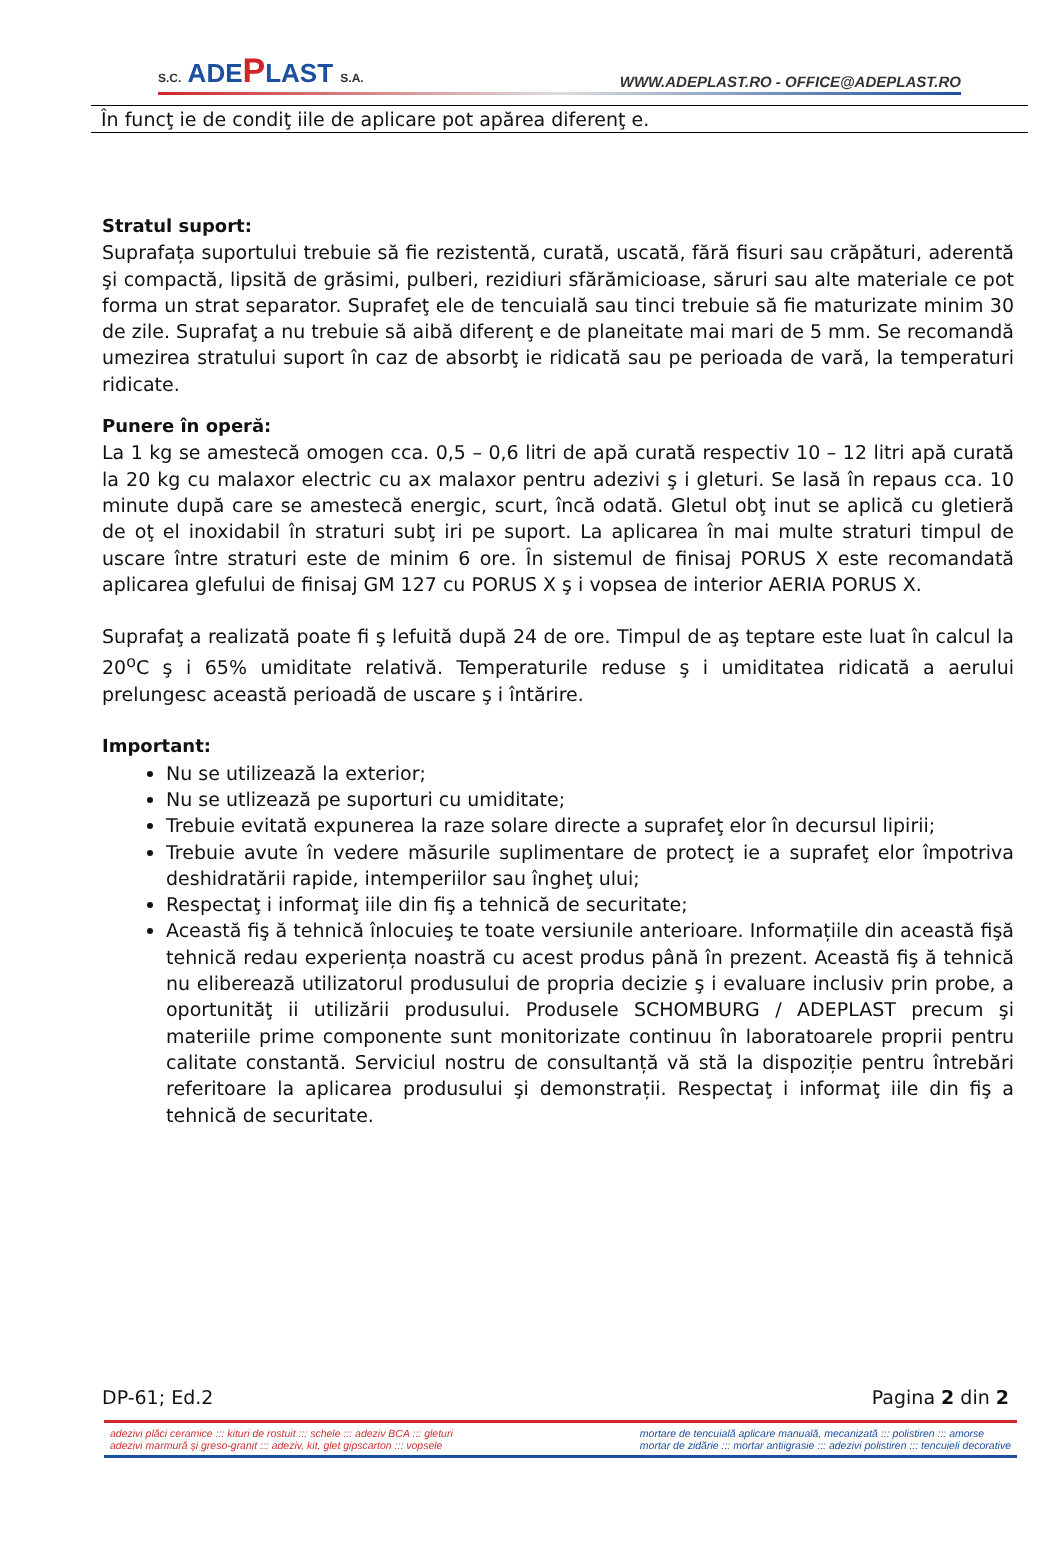S.C. ADEPLAST S.A.
WWW.ADEPLAST.RO - OFFICE@ADEPLAST.RO
În funcţ ie de condiţ iile de aplicare pot apărea diferenţ e.
Stratul suport:
Suprafața suportului trebuie să fie rezistentă, curată, uscată, fără fisuri sau crăpături, aderentă şi compactă, lipsită de grăsimi, pulberi, rezidiuri sfărămicioase, săruri sau alte materiale ce pot forma un strat separator. Suprafeţ ele de tencuială sau tinci trebuie să fie maturizate minim 30 de zile. Suprafaţ a nu trebuie să aibă diferenţ e de planeitate mai mari de 5 mm. Se recomandă umezirea stratului suport în caz de absorbţ ie ridicată sau pe perioada de vară, la temperaturi ridicate.
Punere în operă:
La 1 kg se amestecă omogen cca. 0,5 – 0,6 litri de apă curată respectiv 10 – 12 litri apă curată la 20 kg cu malaxor electric cu ax malaxor pentru adezivi ş i gleturi. Se lasă în repaus cca. 10 minute după care se amestecă energic, scurt, încă odată. Gletul obţ inut se aplică cu gletieră de oţ el inoxidabil în straturi subţ iri pe suport. La aplicarea în mai multe straturi timpul de uscare între straturi este de minim 6 ore. În sistemul de finisaj PORUS X este recomandată aplicarea glefului de finisaj GM 127 cu PORUS X ş i vopsea de interior AERIA PORUS X.
Suprafaţ a realizată poate fi ş lefuită după 24 de ore. Timpul de aş teptare este luat în calcul la 20<sup>o</sup>C ş i 65% umiditate relativă. Temperaturile reduse ş i umiditatea ridicată a aerului prelungesc această perioadă de uscare ş i întărire.
Important:
Nu se utilizează la exterior;
Nu se utlizează pe suporturi cu umiditate;
Trebuie evitată expunerea la raze solare directe a suprafeţ elor în decursul lipirii;
Trebuie avute în vedere măsurile suplimentare de protecţ ie a suprafeţ elor împotriva deshidratării rapide, intemperiilor sau îngheţ ului;
Respectaţ i informaţ iile din fiş a tehnică de securitate;
Această fiş ă tehnică înlocuieş te toate versiunile anterioare. Informațiile din această fişă tehnică redau experiența noastră cu acest produs până în prezent. Această fiş ă tehnică nu eliberează utilizatorul produsului de propria decizie ş i evaluare inclusiv prin probe, a oportunităţ ii utilizării produsului. Produsele SCHOMBURG / ADEPLAST precum şi materiile prime componente sunt monitorizate continuu în laboratoarele proprii pentru calitate constantă. Serviciul nostru de consultanță vă stă la dispoziție pentru întrebări referitoare la aplicarea produsului şi demonstrații. Respectaţ i informaţ iile din fiş a tehnică de securitate.
DP-61; Ed.2 Pagina 2 din 2
adezivi plăci ceramice ::: kituri de rostuit ::: schele ::: adeziv BCA ::: gleturi
adezivi marmură şi greso-granit ::: adeziv, kit, glet gipscarton ::: vopsele
mortare de tencuială aplicare manuală, mecanizată ::: polistiren ::: amorse
mortar de zidărie ::: mortar antiigrasie ::: adezivi polistiren ::: tencuieli decorative